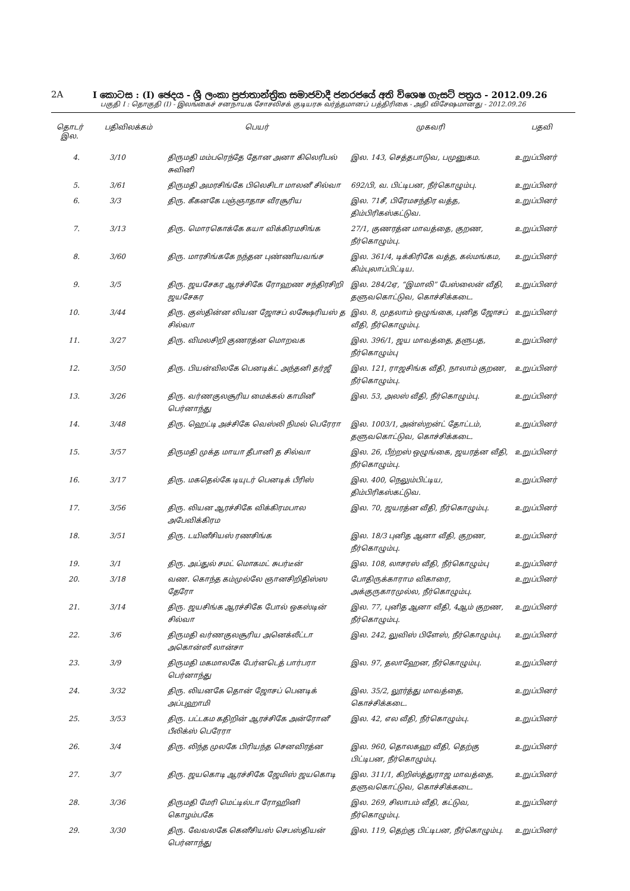2A I කොටස : (I) ඡෙදය - ශ්‍රී ලංකා ප්‍රජාතාන්ත්‍රික සමාජවාදී ජනරජයේ අති විශෙෂ ගැසට් පත්‍රය - 2012.09.26
பகுதி I : தொகுதி (I) - இலங்கைச் சனநாயக சோசலிசக் குடியரசு வர்த்தமானப் பத்திரிகை - அதி விசேஷமானது - 2012.09.26
| தொடர் இல. | பதிவிலக்கம் | பெயர் | முகவரி | பதவி |
| --- | --- | --- | --- | --- |
| 4. | 3/10 | திருமதி மம்பரெந்தே தோன அனா கிலெரிபல் சுவினி | இல. 143, செத்தபாடுவ, பமுனுகம. | உறுப்பினர் |
| 5. | 3/61 | திருமதி அமரசிங்கே பிலெசிடா மாலனீ சில்வா | 692/பி, வ. பிட்டிபன, நீர்கொழும்பு. | உறுப்பினர் |
| 6. | 3/3 | திரு. கீகனகே பஞ்ஞாதாச வீரசூரிய | இல. 71சீ, பிரேமசந்திர வத்த, திம்பிரிகஸ்கட்டுவ. | உறுப்பினர் |
| 7. | 3/13 | திரு. மொரகொக்கே கயா விக்கிரமசிங்க | 27/1, குணரத்ன மாவத்தை, குறண, நீர்கொழும்பு. | உறுப்பினர் |
| 8. | 3/60 | திரு. மாரசிங்ககே நந்தன புண்ணியவங்ச | இல. 361/4, டிக்கிரிகே வத்த, கல்மங்கம, கிம்புலாப்பிட்டிய. | உறுப்பினர் |
| 9. | 3/5 | திரு. ஜயசேகர ஆரச்சிகே ரோஹண சந்திரசிறி ஜயசேகர | இல. 284/2ஏ, “இமாலி” பேஸ்லைன் வீதி, தளுவகொட்டுவ, கொச்சிக்கடை. | உறுப்பினர் |
| 10. | 3/44 | திரு. குஸ்தின்ன லியன ஜோசப் லக்ஷேரியஸ் த சில்வா | இல. 8, முதலாம் ஒழுங்கை, புனித ஜோசப் வீதி, நீர்கொழும்பு. | உறுப்பினர் |
| 11. | 3/27 | திரு. விமலசிறி குணரத்ன மொறவக | இல. 396/1, ஜய மாவத்தை, தளுபத, நீர்கொழும்பு | உறுப்பினர் |
| 12. | 3/50 | திரு. பியன்விலகே பெனடிக்ட் அந்தனி தர்ஜீ | இல. 121, ராஜசிங்க வீதி, நாலாம் குறண, நீர்கொழும்பு. | உறுப்பினர் |
| 13. | 3/26 | திரு. வர்ணகுலசூரிய மைக்கல் காமினீ பெர்னாந்து | இல. 53, அலஸ் வீதி, நீர்கொழும்பு. | உறுப்பினர் |
| 14. | 3/48 | திரு. ஹெட்டி அச்சிகே வெஸ்லி நிமல் பெரேரா | இல. 1003/1, அன்ஸ்றன்ட் தோட்டம், தளுவகொட்டுவ, கொச்சிக்கடை. | உறுப்பினர் |
| 15. | 3/57 | திருமதி முக்த மாயா தீபானி த சில்வா | இல. 26, பீற்றஸ் ஒழுங்கை, ஜயரத்ன வீதி, நீர்கொழும்பு. | உறுப்பினர் |
| 16. | 3/17 | திரு. மகதெல்கே டியுடர் பெனடிக் பீரிஸ் | இல. 400, நெலும்பிட்டிய, திம்பிரிகஸ்கட்டுவ. | உறுப்பினர் |
| 17. | 3/56 | திரு. லியன ஆரச்சிகே விக்கிரமபால அபேவிக்கிரம | இல. 70, ஜயரத்ன வீதி, நீர்கொழும்பு. | உறுப்பினர் |
| 18. | 3/51 | திரு. டயினீசியஸ் ரணசிங்க | இல. 18/3 புனித ஆனா வீதி, குறண, நீர்கொழும்பு. | உறுப்பினர் |
| 19. | 3/1 | திரு. அப்துல் சமட் மொகமட் சுபர்டீன் | இல. 108, லாசரஸ் வீதி, நீர்கொழும்பு | உறுப்பினர் |
| 20. | 3/18 | வண. கொந்த கம்முல்லே ஞானசிறிதிஸ்ஸ தேரோ | போதிருக்காராம விகாரை, அக்குருகாரமுல்ல, நீர்கொழும்பு. | உறுப்பினர் |
| 21. | 3/14 | திரு. ஜயசிங்க ஆரச்சிகே போல் ஒகஸ்டின் சில்வா | இல. 77, புனித ஆனா வீதி, 4ஆம் குறண, நீர்கொழும்பு. | உறுப்பினர் |
| 22. | 3/6 | திருமதி வர்ணகுலசூரிய அனெக்லீட்டா அகொன்ஸீ லான்சா | இல. 242, லுவிஸ் பிளேஸ், நீர்கொழும்பு. | உறுப்பினர் |
| 23. | 3/9 | திருமதி மகமாலகே பேர்னடெத் பார்பரா பெர்னாந்து | இல. 97, தலாஹேன, நீர்கொழும்பு. | உறுப்பினர் |
| 24. | 3/32 | திரு. லியனகே தொன் ஜோசப் பெனடிக் அப்புஹாமி | இல. 35/2, லூர்த்து மாவத்தை, கொச்சிக்கடை. | உறுப்பினர் |
| 25. | 3/53 | திரு. பட்டகம கதிறின் ஆரச்சிகே அன்ரோனீ பீலிக்ஸ் பெரேரா | இல. 42, எல வீதி, நீர்கொழும்பு. | உறுப்பினர் |
| 26. | 3/4 | திரு. லிந்த முலகே பிரியந்த செனவிரத்ன | இல. 960, தொலகஹ வீதி, தெற்கு பிட்டிபன, நீர்கொழும்பு. | உறுப்பினர் |
| 27. | 3/7 | திரு. ஜயகொடி ஆரச்சிகே ஜேமிஸ் ஜயகொடி | இல. 311/1, கிறிஸ்த்துராஜ மாவத்தை, தளுவகொட்டுவ, கொச்சிக்கடை. | உறுப்பினர் |
| 28. | 3/36 | திருமதி மேரி மெட்டில்டா ரோஹினி கொழம்பகே | இல. 269, சிலாபம் வீதி, கட்டுவ, நீர்கொழும்பு. | உறுப்பினர் |
| 29. | 3/30 | திரு. வேவலகே கெனீசியஸ் செபஸ்தியன் பெர்னாந்து | இல. 119, தெற்கு பிட்டிபன, நீர்கொழும்பு. | உறுப்பினர் |